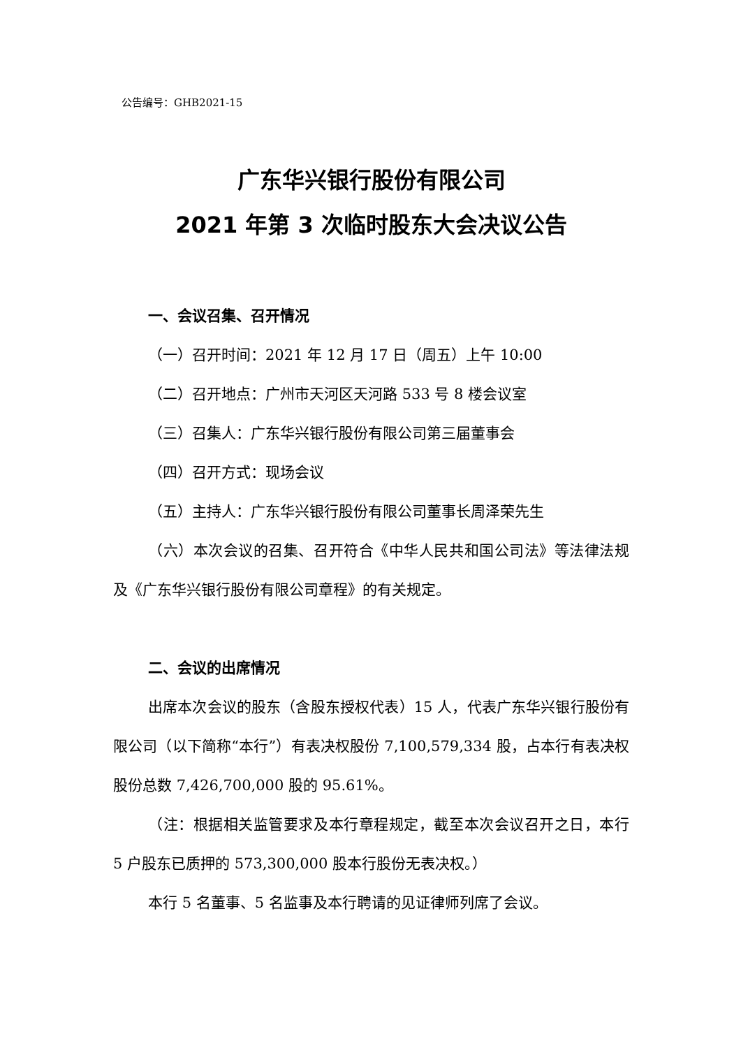公告编号：GHB2021-15
广东华兴银行股份有限公司
2021 年第 3 次临时股东大会决议公告
一、会议召集、召开情况
（一）召开时间：2021 年 12 月 17 日（周五）上午 10:00
（二）召开地点：广州市天河区天河路 533 号 8 楼会议室
（三）召集人：广东华兴银行股份有限公司第三届董事会
（四）召开方式：现场会议
（五）主持人：广东华兴银行股份有限公司董事长周泽荣先生
（六）本次会议的召集、召开符合《中华人民共和国公司法》等法律法规及《广东华兴银行股份有限公司章程》的有关规定。
二、会议的出席情况
出席本次会议的股东（含股东授权代表）15 人，代表广东华兴银行股份有限公司（以下简称“本行”）有表决权股份 7,100,579,334 股，占本行有表决权股份总数 7,426,700,000 股的 95.61%。
（注：根据相关监管要求及本行章程规定，截至本次会议召开之日，本行 5 户股东已质押的 573,300,000 股本行股份无表决权。）
本行 5 名董事、5 名监事及本行聘请的见证律师列席了会议。